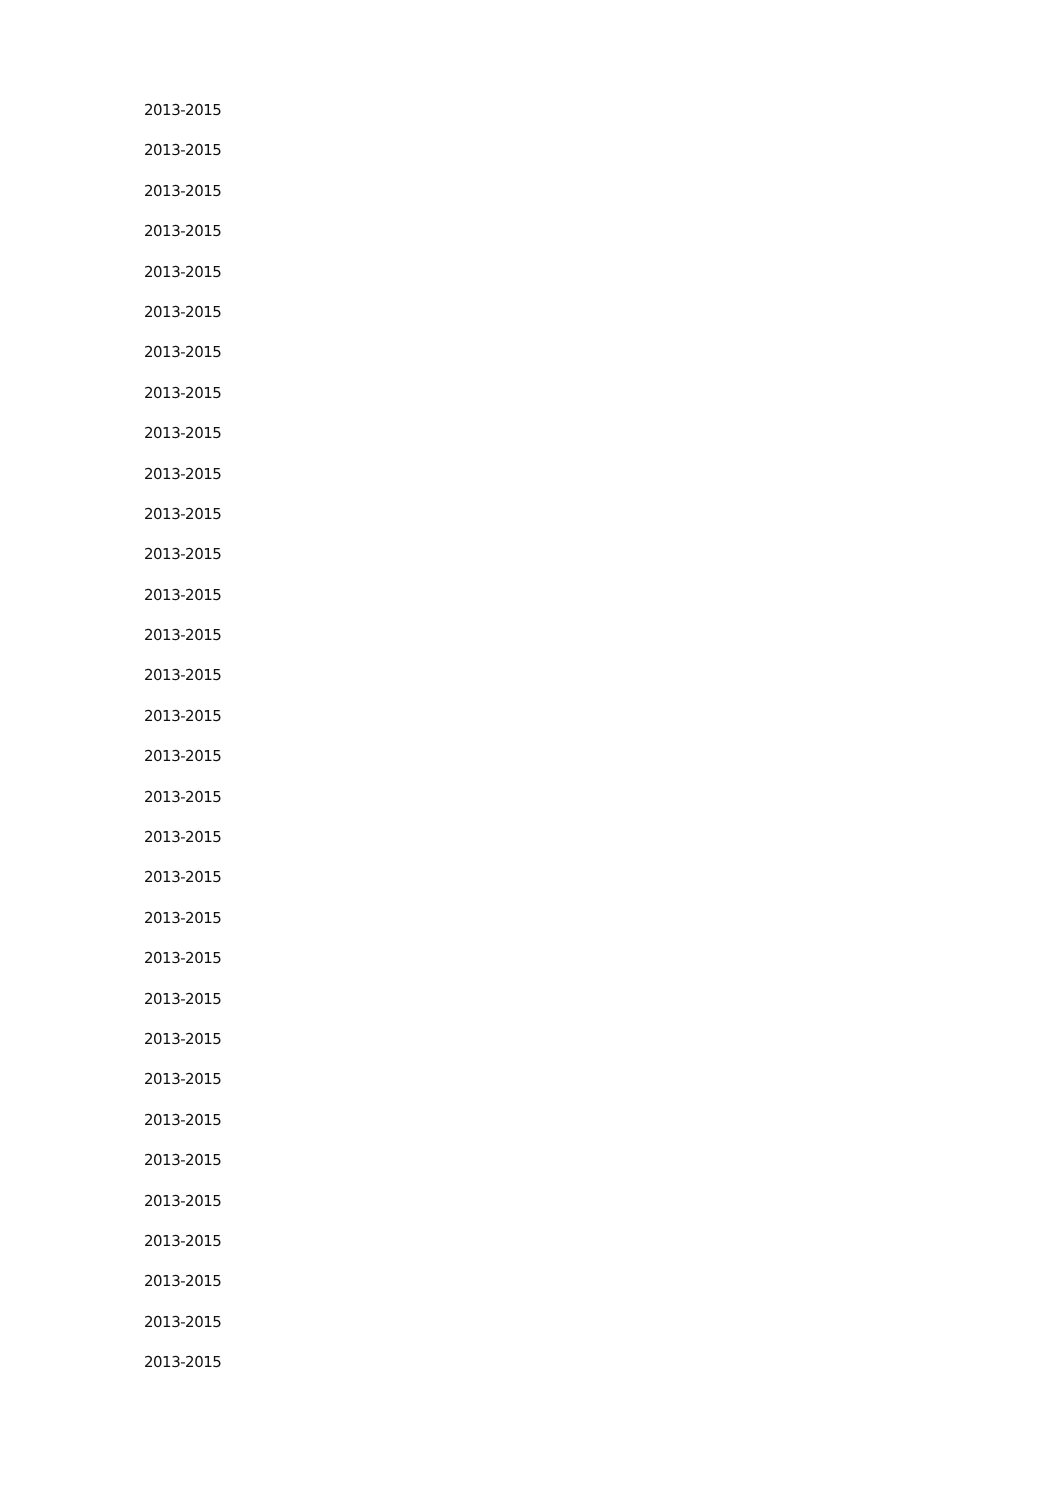2013-2015
2013-2015
2013-2015
2013-2015
2013-2015
2013-2015
2013-2015
2013-2015
2013-2015
2013-2015
2013-2015
2013-2015
2013-2015
2013-2015
2013-2015
2013-2015
2013-2015
2013-2015
2013-2015
2013-2015
2013-2015
2013-2015
2013-2015
2013-2015
2013-2015
2013-2015
2013-2015
2013-2015
2013-2015
2013-2015
2013-2015
2013-2015